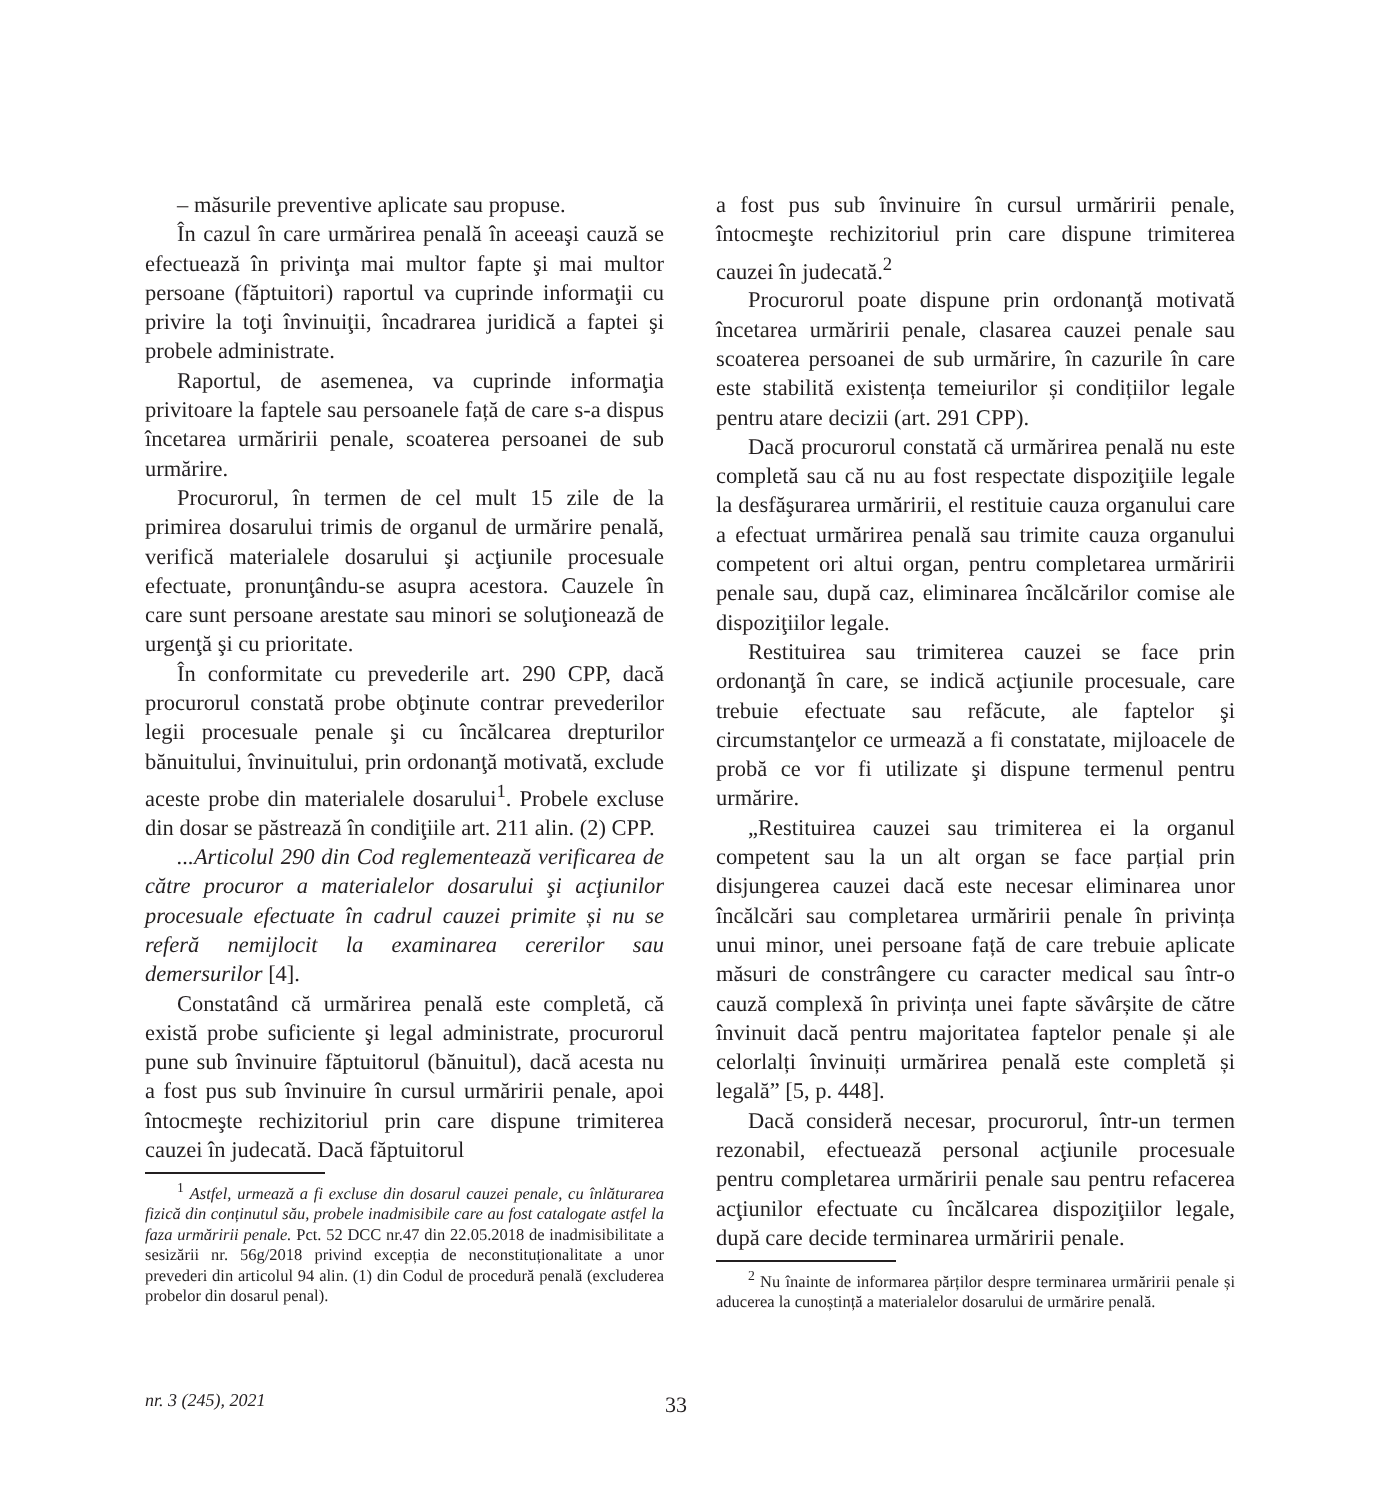– măsurile preventive aplicate sau propuse.
În cazul în care urmărirea penală în aceeaşi cauză se efectuează în privinţa mai multor fapte şi mai multor persoane (făptuitori) raportul va cuprinde informaţii cu privire la toţi învinuiţii, încadrarea juridică a faptei şi probele administrate.
Raportul, de asemenea, va cuprinde informaţia privitoare la faptele sau persoanele față de care s-a dispus încetarea urmăririi penale, scoaterea persoanei de sub urmărire.
Procurorul, în termen de cel mult 15 zile de la primirea dosarului trimis de organul de urmărire penală, verifică materialele dosarului şi acţiunile procesuale efectuate, pronunţându-se asupra acestora. Cauzele în care sunt persoane arestate sau minori se soluţionează de urgenţă şi cu prioritate.
În conformitate cu prevederile art. 290 CPP, dacă procurorul constată probe obţinute contrar prevederilor legii procesuale penale şi cu încălcarea drepturilor bănuitului, învinuitului, prin ordonanţă motivată, exclude aceste probe din materialele dosarului<sup>1</sup>. Probele excluse din dosar se păstrează în condiţiile art. 211 alin. (2) CPP.
...Articolul 290 din Cod reglementează verificarea de către procuror a materialelor dosarului şi acţiunilor procesuale efectuate în cadrul cauzei primite și nu se referă nemijlocit la examinarea cererilor sau demersurilor [4].
Constatând că urmărirea penală este completă, că există probe suficiente şi legal administrate, procurorul pune sub învinuire făptuitorul (bănuitul), dacă acesta nu a fost pus sub învinuire în cursul urmăririi penale, apoi întocmeşte rechizitoriul prin care dispune trimiterea cauzei în judecată. Dacă făptuitorul
<sup>1</sup> Astfel, urmează a fi excluse din dosarul cauzei penale, cu înlăturarea fizică din conținutul său, probele inadmisibile care au fost catalogate astfel la faza urmăririi penale. Pct. 52 DCC nr.47 din 22.05.2018 de inadmisibilitate a sesizării nr. 56g/2018 privind excepția de neconstituționalitate a unor prevederi din articolul 94 alin. (1) din Codul de procedură penală (excluderea probelor din dosarul penal).
a fost pus sub învinuire în cursul urmăririi penale, întocmeşte rechizitoriul prin care dispune trimiterea cauzei în judecată.<sup>2</sup>
Procurorul poate dispune prin ordonanţă motivată încetarea urmăririi penale, clasarea cauzei penale sau scoaterea persoanei de sub urmărire, în cazurile în care este stabilită existența temeiurilor și condițiilor legale pentru atare decizii (art. 291 CPP).
Dacă procurorul constată că urmărirea penală nu este completă sau că nu au fost respectate dispoziţiile legale la desfăşurarea urmăririi, el restituie cauza organului care a efectuat urmărirea penală sau trimite cauza organului competent ori altui organ, pentru completarea urmăririi penale sau, după caz, eliminarea încălcărilor comise ale dispoziţiilor legale.
Restituirea sau trimiterea cauzei se face prin ordonanţă în care, se indică acţiunile procesuale, care trebuie efectuate sau refăcute, ale faptelor şi circumstanţelor ce urmează a fi constatate, mijloacele de probă ce vor fi utilizate şi dispune termenul pentru urmărire.
„Restituirea cauzei sau trimiterea ei la organul competent sau la un alt organ se face parțial prin disjungerea cauzei dacă este necesar eliminarea unor încălcări sau completarea urmăririi penale în privința unui minor, unei persoane față de care trebuie aplicate măsuri de constrângere cu caracter medical sau într-o cauză complexă în privința unei fapte săvârșite de către învinuit dacă pentru majoritatea faptelor penale și ale celorlalți învinuiți urmărirea penală este completă și legală” [5, p. 448].
Dacă consideră necesar, procurorul, într-un termen rezonabil, efectuează personal acţiunile procesuale pentru completarea urmăririi penale sau pentru refacerea acţiunilor efectuate cu încălcarea dispoziţiilor legale, după care decide terminarea urmăririi penale.
<sup>2</sup> Nu înainte de informarea părților despre terminarea urmăririi penale și aducerea la cunoștință a materialelor dosarului de urmărire penală.
nr. 3 (245), 2021 33